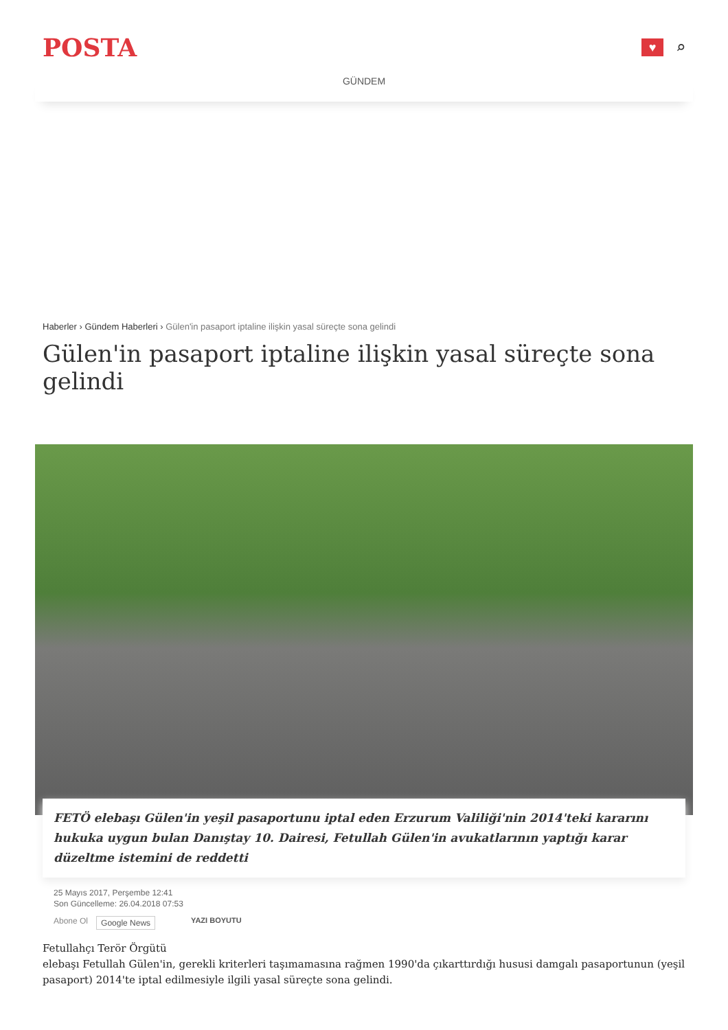POSTA
♥
⌕
GÜNDEM
Haberler › Gündem Haberleri › Gülen'in pasaport iptaline ilişkin yasal süreçte sona gelindi
Gülen'in pasaport iptaline ilişkin yasal süreçte sona gelindi
FETÖ elebaşı Gülen'in yeşil pasaportunu iptal eden Erzurum Valiliği'nin 2014'teki kararını hukuka uygun bulan Danıştay 10. Dairesi, Fetullah Gülen'in avukatlarının yaptığı karar düzeltme istemini de reddetti
25 Mayıs 2017, Perşembe 12:41
Son Güncelleme: 26.04.2018 07:53
Abone Ol Google News YAZI BOYUTU
Fetullahçı Terör Örgütü
elebaşı Fetullah Gülen'in, gerekli kriterleri taşımamasına rağmen 1990'da çıkarttırdığı hususi damgalı pasaportunun (yeşil pasaport) 2014'te iptal edilmesiyle ilgili yasal süreçte sona gelindi.